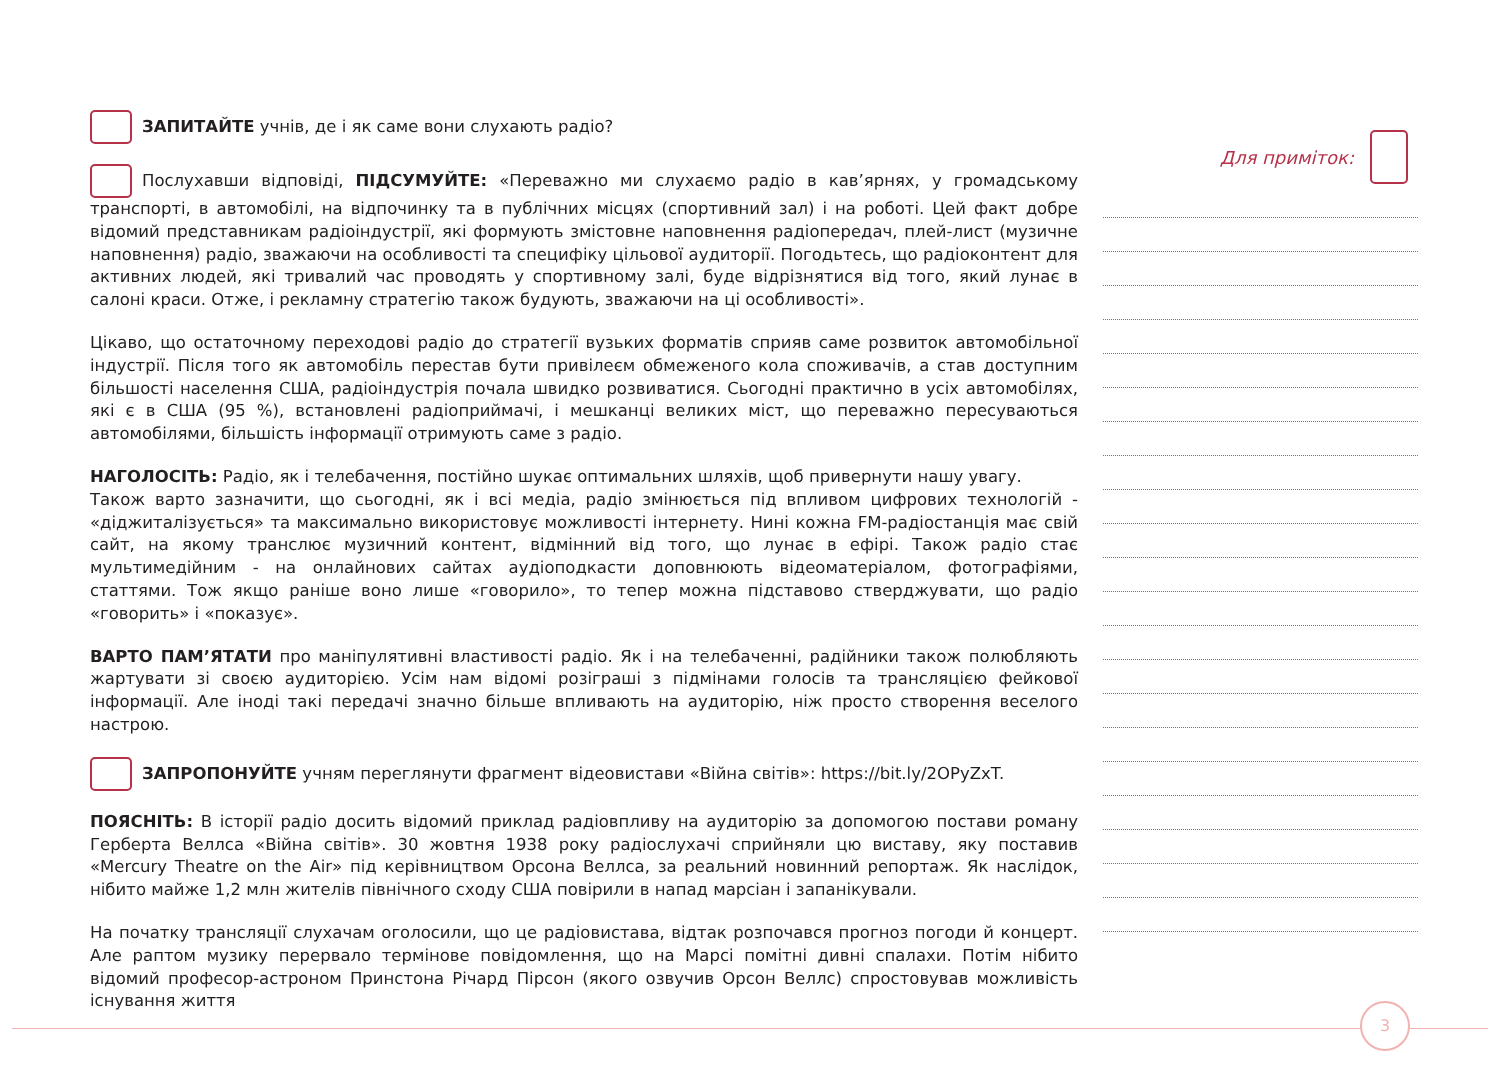ЗАПИТАЙТЕ учнів, де і як саме вони слухають радіо?
Послухавши відповіді, ПІДСУМУЙТЕ: «Переважно ми слухаємо радіо в кав’ярнях, у громадському транспорті, в автомобілі, на відпочинку та в публічних місцях (спортивний зал) і на роботі. Цей факт добре відомий представникам радіоіндустрії, які формують змістовне наповнення радіопередач, плей-лист (музичне наповнення) радіо, зважаючи на особливості та специфіку цільової аудиторії. Погодьтесь, що радіоконтент для активних людей, які тривалий час проводять у спортивному залі, буде відрізнятися від того, який лунає в салоні краси. Отже, і рекламну стратегію також будують, зважаючи на ці особливості».
Цікаво, що остаточному переходові радіо до стратегії вузьких форматів сприяв саме розвиток автомобільної індустрії. Після того як автомобіль перестав бути привілеєм обмеженого кола споживачів, а став доступним більшості населення США, радіоіндустрія почала швидко розвиватися. Сьогодні практично в усіх автомобілях, які є в США (95 %), встановлені радіоприймачі, і мешканці великих міст, що переважно пересуваються автомобілями, більшість інформації отримують саме з радіо.
НАГОЛОСІТЬ: Радіо, як і телебачення, постійно шукає оптимальних шляхів, щоб привернути нашу увагу.
Також варто зазначити, що сьогодні, як і всі медіа, радіо змінюється під впливом цифрових технологій - «діджиталізується» та максимально використовує можливості інтернету. Нині кожна FM-радіостанція має свій сайт, на якому транслює музичний контент, відмінний від того, що лунає в ефірі. Також радіо стає мультимедійним - на онлайнових сайтах аудіоподкасти доповнюють відеоматеріалом, фотографіями, статтями. Тож якщо раніше воно лише «говорило», то тепер можна підставово стверджувати, що радіо «говорить» і «показує».
ВАРТО ПАМ’ЯТАТИ про маніпулятивні властивості радіо. Як і на телебаченні, радійники також полюбляють жартувати зі своєю аудиторією. Усім нам відомі розіграші з підмінами голосів та трансляцією фейкової інформації. Але іноді такі передачі значно більше впливають на аудиторію, ніж просто створення веселого настрою.
ЗАПРОПОНУЙТЕ учням переглянути фрагмент відеовистави «Війна світів»: https://bit.ly/2OPyZxT.
ПОЯСНІТЬ: В історії радіо досить відомий приклад радіовпливу на аудиторію за допомогою постави роману Герберта Веллса «Війна світів». 30 жовтня 1938 року радіослухачі сприйняли цю виставу, яку поставив «Mercury Theatre on the Air» під керівництвом Орсона Веллса, за реальний новинний репортаж. Як наслідок, нібито майже 1,2 млн жителів північного сходу США повірили в напад марсіан і запанікували.
На початку трансляції слухачам оголосили, що це радіовистава, відтак розпочався прогноз погоди й концерт. Але раптом музику перервало термінове повідомлення, що на Марсі помітні дивні спалахи. Потім нібито відомий професор-астроном Принстона Річард Пірсон (якого озвучив Орсон Веллс) спростовував можливість існування життя
Для приміток:
3